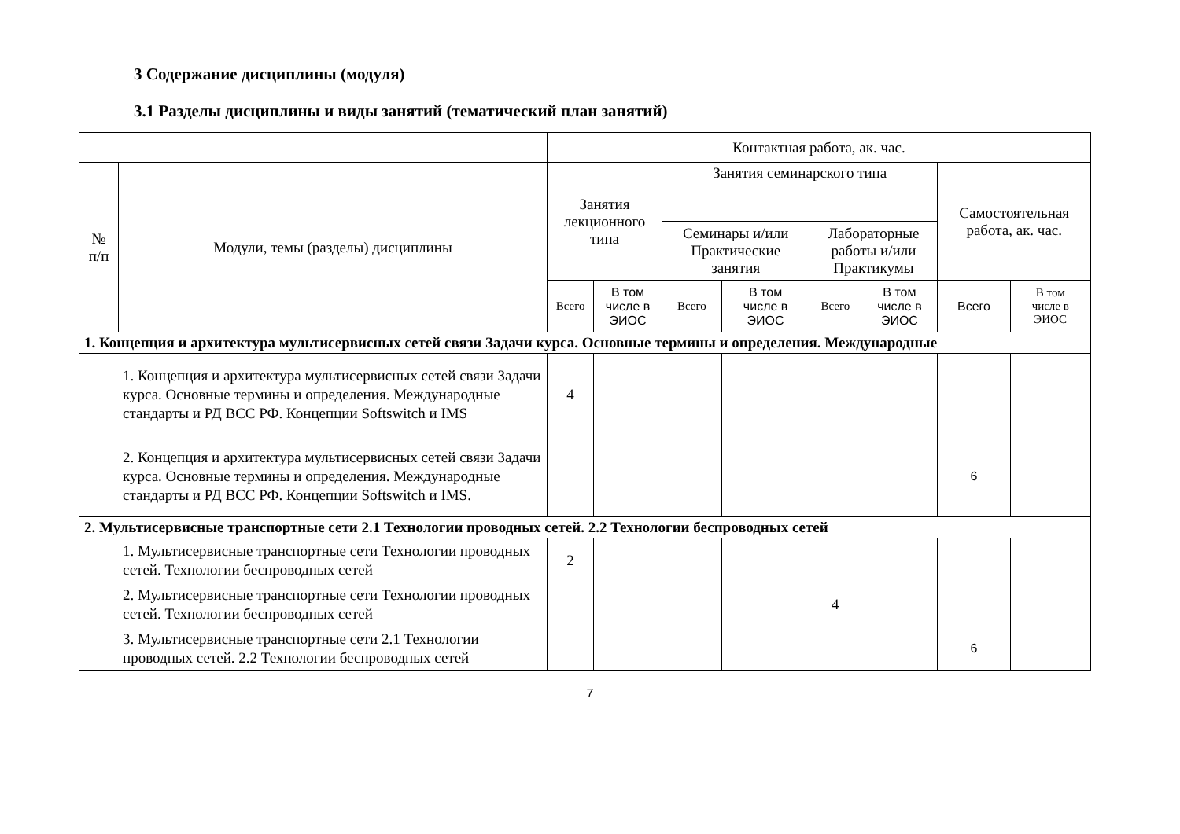3 Содержание дисциплины (модуля)
3.1 Разделы дисциплины и виды занятий (тематический план занятий)
| | | Контактная работа, ак. час. | | | | | | | |
| № п/п | Модули, темы (разделы) дисциплины | Занятия лекционного типа | | Занятия семинарского типа | | | | Самостоятельная работа, ак. час. | |
| | | | | Семинары и/или Практические занятия | | Лабораторные работы и/или Практикумы | | | |
| | | Всего | В том числе в ЭИОС | Всего | В том числе в ЭИОС | Всего | В том числе в ЭИОС | Всего | В том числе в ЭИОС |
| 1. Концепция и архитектура мультисервисных сетей связи Задачи курса. Основные термины и определения. Международные | | | | | | | | | |
| 1. Концепция и архитектура мультисервисных сетей связи Задачи курса. Основные термины и определения. Международные стандарты и РД ВСС РФ. Концепции Softswitch и IMS | | 4 | | | | | | | |
| 2. Концепция и архитектура мультисервисных сетей связи Задачи курса. Основные термины и определения. Международные стандарты и РД ВСС РФ. Концепции Softswitch и IMS. | | | | | | | | 6 | |
| 2. Мультисервисные транспортные сети 2.1 Технологии проводных сетей. 2.2 Технологии беспроводных сетей | | | | | | | | | |
| 1. Мультисервисные транспортные сети Технологии проводных сетей. Технологии беспроводных сетей | | 2 | | | | | | | |
| 2. Мультисервисные транспортные сети Технологии проводных сетей. Технологии беспроводных сетей | | | | | | 4 | | | |
| 3. Мультисервисные транспортные сети 2.1 Технологии проводных сетей. 2.2 Технологии беспроводных сетей | | | | | | | | 6 | |
7